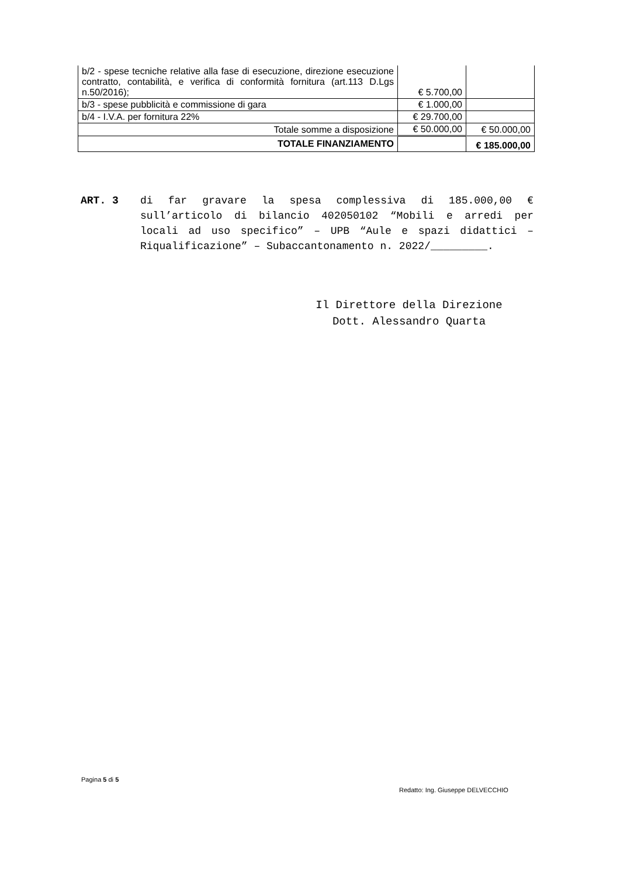| b/2 - spese tecniche relative alla fase di esecuzione, direzione esecuzione contratto, contabilità, e verifica di conformità fornitura (art.113 D.Lgs n.50/2016); | € 5.700,00 | |
| b/3 - spese pubblicità e commissione di gara | € 1.000,00 | |
| b/4 - I.V.A. per fornitura 22% | € 29.700,00 | |
| Totale somme a disposizione | € 50.000,00 | € 50.000,00 |
| TOTALE FINANZIAMENTO | | € 185.000,00 |
ART. 3 di far gravare la spesa complessiva di 185.000,00 € sull’articolo di bilancio 402050102 “Mobili e arredi per locali ad uso specifico” – UPB “Aule e spazi didattici – Riqualificazione” – Subaccantonamento n. 2022/_________.
Il Direttore della Direzione
Dott. Alessandro Quarta
Pagina 5 di 5
Redatto: Ing. Giuseppe DELVECCHIO